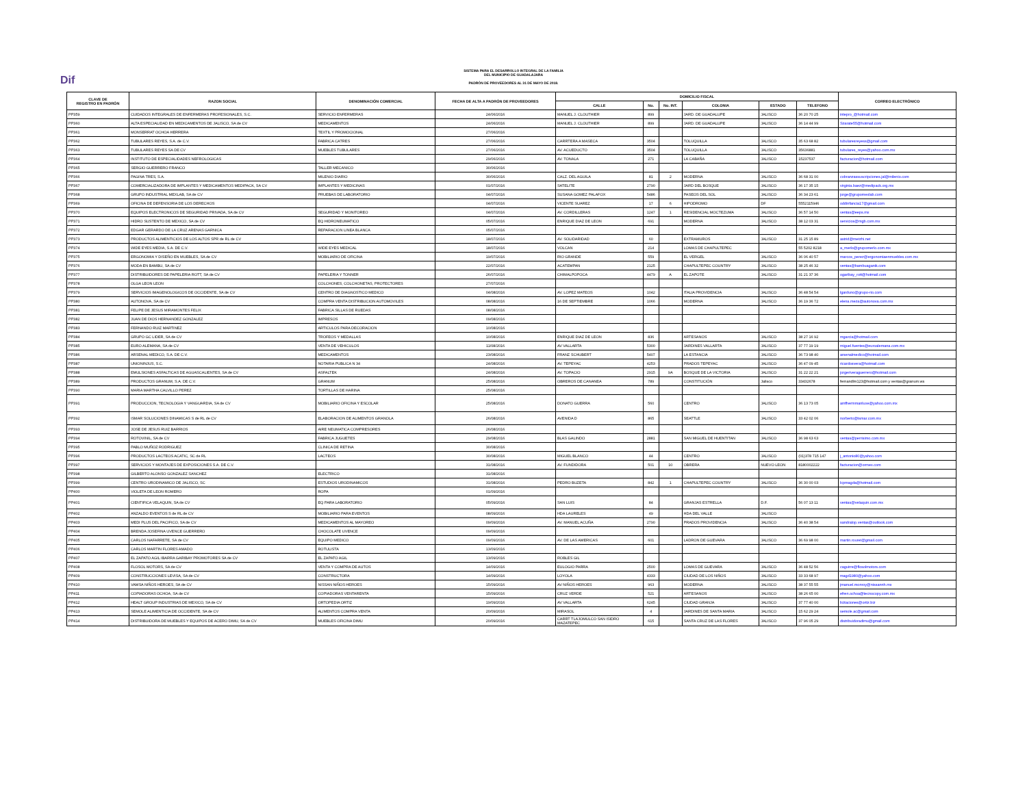Dif
SISTEMA PARA EL DESARROLLO INTEGRAL DE LA FAMILIA
DEL MUNICIPIO DE GUADALAJARA
PADRÓN DE PROVEEDORES AL 31 DE MAYO DE 2018.
| CLAVE DE REGISTRO EN PADRÓN | RAZON SOCIAL | DENOMINACIÓN COMERCIAL | FECHA DE ALTA A PADRÓN DE PROVEEDORES | DOMICILIO FISCAL | | | | | | CORREO ELECTRÓNICO |
| --- | --- | --- | --- | --- | --- | --- | --- | --- | --- | --- |
| | | | | CALLE | No. | No. INT. | COLONIA | ESTADO | TELEFONO | |
| PP359 | CUIDADOS INTEGRALES DE ENFERMERAS PROFESIONALES, S.C. | SERVICIO ENFERMERAS | 24/06/2016 | MANUEL J. CLOUTHIER | 899 | | JARD. DE GUADALUPE | JALISCO | 36 20 70 25 | intepro_@hotmail.com |
| PP360 | ALTA ESPECIALIDAD EN MEDICAMENTOS DE JALISCO, SA de CV | MEDICAMENTOS | 24/06/2016 | MANUEL J. CLOUTHIER | 899 | | JARD. DE GUADALUPE | JALISCO | 36 14 44 99 | Szarate55@hotmail.com |
| PP361 | MONSERRAT OCHOA HERRERA | TEXTIL Y PROMOCIONAL | 27/06/2016 | | | | | | | |
| PP362 | TUBULARES REYES, S.A. de C.V. | FABRICA CATRES | 27/06/2016 | CARRTERA A MASECA | 3504 | | TOLUQUILLA | JALISCO | 35 63 68 82 | tubularesreyess@gmail.com |
| PP363 | TUBULARES REYES SA DE CV | MUEBLES TUBULARES | 27/06/2016 | AV. ACUEDUCTO | 3504 | | TOLUQUILLA | JALISCO | 35636881 | tubulares_reyes@yahoo.com.mx |
| PP364 | INSTITUTO DE ESPECIALIDADES NEFROLOGICAS | | 29/06/2016 | AV. TONALA | 271 | | LA CABAÑA | JALISCO | 15237537 | facturacion@hotmail.com |
| PP365 | SERGIO GUERRERO FRANCO | TALLER MECANICO | 30/06/2016 | | | | | | | |
| PP366 | PAGINA TRES, S.A. | MILENIO DIARIO | 30/06/2016 | CALZ. DEL AGUILA | 81 | 2 | MODERNA | JALISCO | 36 68 31 00 | cobranzassuscripciones.jal@milenio.com |
| PP367 | COMERCIALIZADORA DE IMPLANTES Y MEDICAMENTOS MEDIPACK, SA CV | IMPLANTES Y MEDICINAS | 01/07/2016 | SATELITE | 2790 | | JARD DEL BOSQUE | JALISCO | 36 17 35 15 | virginia.baez@medipack.org.mx |
| PP368 | GRUPO INDUSTRIAL MEXLAB, SA de CV | PRUEBAS DE LABORATORIO | 04/07/2016 | SUSANA GOMEZ PALAFOX | 5486 | | PASEOS DEL SOL | JALISCO | 36 34 23 61 | jorge@grupomexlab.com |
| PP369 | OFICINA DE DEFENSORIA DE LOS DERECHOS | | 04/07/2016 | VICENTE SUAREZ | 17 | 6 | HIPODROMO | DF | 5552115946 | oddinfancia17@gmail.com |
| PP370 | EQUIPOS ELECTRONICOS DE SEGURIDAD PRIVADA, SA de CV | SEGURIDAD Y MONITOREO | 04/07/2016 | AV. CORDILLERAS | 1247 | 1 | RESIDENCIAL MOCTEZUMA | JALISCO | 36 57 14 50 | ventas@eeps.mx |
| PP371 | HIDRO SUSTENTO DE MEXICO, SA de CV | EQ HIDRONEUMATICO | 05/07/2016 | ENRIQUE DIAZ DE LEON | 691 | | MODERNA | JALISCO | 38 12 03 31 | servicios@mgb.com.mx |
| PP372 | EDGAR GERARDO DE LA CRUZ ARENAS GARNICA | REPARACION LINEA BLANCA | 05/07/2016 | | | | | | | |
| PP373 | PRODUCTOS ALIMENTICIOS DE LOS ALTOS SPR de RL de CV | | 18/07/2016 | AV. SOLIDARIDAD | 60 | | EXTRAMUROS | JALISCO | 31 25 15 89 | astrid@metzhi.net |
| PP374 | WIDE EYES MEDIA, S.A. DE C.V. | WIDE EYES MEDICAL | 18/07/2016 | VOLCAN | 214 | | LOMAS DE CHAPULTEPEC | | 55 5202 8218 | a_merlo@grupomerlo.com.mx |
| PP375 | ERGONOMIA Y DISEÑO EN MUEBLES, SA de CV | MOBILIARIO DE OFICINA | 19/07/2016 | RIO GRANDE | 559 | | EL VERGEL | JALISCO | 36 06 40 57 | marcos_perez@ergonomiaenmuebles.com.mx |
| PP376 | MODA EN BAMBU, SA de CV | | 22/07/2016 | ACATEMPAN | 2125 | | CHAPULTEPEC COUNTRY | JALISCO | 38 25 46 32 | ventas@bambuaganik.com |
| PP377 | DISTRIBUIDORES DE PAPELERIA ROTT, SA de CV | PAPELERIA Y TONNER | 26/07/2016 | CHIMALPOPOCA | 4479 | A | EL ZAPOTE | JALISCO | 31 21 37 36 | ogaribay_rott@hotmail.com |
| PP378 | OLGA LEON LEON | COLCHONES, COLCHONETAS, PROTECTORES | 27/07/2016 | | | | | | | |
| PP379 | SERVICIOS IMAGENOLOGICOS DE OCCIDENTE, SA de CV | CENTRO DE DIAGNOSTICO MEDICO | 04/08/2016 | AV. LOPEZ MATEOS | 1042 | | ITALIA PROVIDENCIA | JALISCO | 36 48 54 54 | lgarduno@grupo-rio.com |
| PP380 | AUTONOVA, SA de CV | COMPRA VENTA DISTRIBUCION AUTOMOVILES | 08/08/2016 | 16 DE SEPTIEMBRE | 1066 | | MODERNA | JALISCO | 36 19 36 72 | elena.meza@autonova.com.mx |
| PP381 | FELIPE DE JESUS MIRAMONTES FELIX | FABRICA SILLAS DE RUEDAS | 08/08/2016 | | | | | | | |
| PP382 | JUAN DE DIOS HERNANDEZ GONZALEZ | IMPRESOS | 09/08/2016 | | | | | | | |
| PP383 | FERNANDO RUIZ MARTINEZ | ARTICULOS PARA DECORACION | 10/08/2016 | | | | | | | |
| PP384 | GRUPO GC LIDER, SA de CV | TROFEOS Y MEDALLAS | 10/08/2016 | ENRIQUE DIAZ DE LEON | 836 | | ARTESANOS | JALISCO | 38 27 16 92 | mgarcia@hotmail.com |
| PP385 | EURO ALEMANA, SA de CV | VENTA DE VEHICULOS | 11/08/2016 | AV VALLARTA | 5300 | | JARDINES VALLARTA | JALISCO | 37 77 19 19 | miguel.fuentes@euroalemana.com.mx |
| PP386 | ARSENAL MEDICO, S.A. DE C.V. | MEDICAMENTOS | 23/08/2016 | FRANZ SCHUBERT | 5407 | | LA ESTANCIA | JALISCO | 36 73 98 40 | arsenalmedico@hotmail.com |
| PP387 | UNIONINJUS, S.C. | NOTARIA PUBLICA N 34 | 24/08/2016 | AV. TEPEYAC | 4253 | | PRADOS TEPEYAC | JALISCO | 36 47 09 45 | ricardosvera@hotmail.com |
| PP388 | EMULSIONES ASFALTICAS DE AGUASCALIENTES, SA de CV | ASFALTEK | 24/08/2016 | AV. TOPACIO | 2915 | 9A | BOSQUE DE LA VICTORIA | JALISCO | 31 22 22 21 | jorgeriveraguerrero@hotmail.com |
| PP389 | PRODUCTOS GRANUM, S.A. DE C.V. | GRANUM | 25/08/2016 | OBREROS DE CANANEA | 789 | | CONSTITUCIÓN | Jalisco | 33432678 | fernandlm123@hotmail.com y ventas@granum.ws |
| PP390 | MARIA MARTHA CALVILLO PEREZ | TORTILLAS DE HARINA | 25/08/2016 | | | | | | | |
| PP391 | PRODUCCION, TECNOLOGIA Y VANGUARDIA, SA de CV | MOBILIARIO OFICINA Y ESCOLAR | 25/08/2016 | DONATO GUERRA | 560 | | CENTRO | JALISCO | 36 13 73 05 | amfhermmanluxe@yahoo.com.mx |
| PP392 | ISMAR SOLUCIONES DINAMICAS S de RL de CV | ELABORACION DE ALIMENTOS GRANOLA | 26/08/2016 | AVENIDA D | 865 | | SEATTLE | JALISCO | 33 42 02 06 | norberto@ismar.com.mx |
| PP393 | JOSE DE JESUS RUIZ BARRIOS | AIRE NEUMATICA COMPRESORES | 26/08/2016 | | | | | | | |
| PP394 | ROTOVINIL, SA de CV | FABRICA JUGUETES | 29/08/2016 | BLAS GALINDO | 2881 | | SAN MIGUEL DE HUENTITAN | JALISCO | 36 98 63 63 | ventas@perrisimo.com.mx |
| PP395 | PABLO MUÑOZ RODRIGUEZ | CLINICA DE RETINA | 30/08/2016 | | | | | | | |
| PP396 | PRODUCTOS LACTEOS ACATIC, SC de RL | LACTEOS | 30/08/2016 | MIGUEL BLANCO | 44 | | CENTRO | JALISCO | (01)378 715 147 | j_antonio80@yahoo.com |
| PP397 | SERVICIOS Y MONTAJES DE EXPOSICIONES S.A. DE C.V. | | 31/08/2016 | AV. FUNDIDORA | 501 | 10 | OBRERA | NUEVO LEON | 8180002222 | facturacion@ormex.com |
| PP398 | GILBERTO ALONSO GONZALEZ SANCHEZ | ELECTRICO | 31/08/2016 | | | | | | | |
| PP399 | CENTRO URODINAMICO DE JALISCO, SC | ESTUDIOS URODINAMICOS | 31/08/2016 | PEDRO BUZETA | 842 | 1 | CHAPULTEPEC COUNTRY | JALISCO | 36 30 00 03 | lcpmagda@hotmail.com |
| PP400 | VIOLETA DE LEON ROMERO | ROPA | 01/09/2016 | | | | | | | |
| PP401 | CIENTIFICA VELAQUIN, SA de CV | EQ PARA LABORATORIO | 05/09/2016 | SAN LUIS | 84 | | GRANJAS ESTRELLA | D.F. | 56 07 13 11 | ventas@velaquin.com.mx |
| PP402 | ANZALDO EVENTOS S de RL de CV | MOBILIARIO PARA EVENTOS | 08/09/2016 | HDA LAURELES | 49 | | HDA DEL VALLE | JALISCO | | |
| PP403 | MEDI PLUS DEL PACIFICO, SA de CV | MEDICAMENTOS AL MAYOREO | 09/09/2016 | AV. MANUEL ACUÑA | 2790 | | PRADOS PROVIDENCIA | JALISCO | 36 40 38 54 | sandralop.ventas@outlook.com |
| PP404 | BRENDA JOSEFINA UVENCE GUERRERO | CHOCOLATE UVENCE | 09/09/2016 | | | | | | | |
| PP405 | CARLOS NAFARRETE, SA de CV | EQUIPO MEDICO | 09/09/2016 | AV. DE LAS AMERICAS | 601 | | LADRON DE GUEVARA | JALISCO | 36 69 98 00 | martin.rouret@gmail.com |
| PP406 | CARLOS MARTIN FLORES AMADO | ROTULISTA | 13/09/2016 | | | | | | | |
| PP407 | EL ZAPATO AGIL IBARRA GARIBAY PROMOTORES SA de CV | EL ZAPATO AGIL | 13/09/2016 | ROBLES GIL | | | | | | |
| PP408 | FLOSOL MOTORS, SA de CV | VENTA Y COMPRA DE AUTOS | 14/09/2016 | EULOGIO PARRA | 2500 | | LOMAS DE GUEVARA | JALISCO | 36 48 52 56 | caguirre@flosolmotors.com |
| PP409 | CONSTRUCCIONES LEVISA, SA de CV | CONSTRUCTORA | 14/09/2016 | LOYOLA | 4333 | | CIUDAD DE LOS NIÑOS | JALISCO | 33 33 68 97 | magd1980@yahoo.com |
| PP410 | VAMSA NIÑOS HEROES, SA de CV | NISSAN NIÑOS HEROES | 15/09/2016 | AV NIÑOS HEROES | 963 | | MODERNA | JALISCO | 38 37 55 55 | jmanuel.monroy@nissannh.mx |
| PP411 | COPIADORAS OCHOA, SA de CV | COPIADORAS VENTARENTA | 15/09/2016 | CRUZ VERDE | 521 | | ARTESANOS | JALISCO | 38 26 65 00 | efren.ochoa@tecnocopy.com.mx |
| PP412 | HEALT GROUP INDUSTRIAS DE MEXICO, SA de CV | ORTOPEDIA ORTIZ | 19/09/2016 | AV VALLARTA | 6245 | | CIUDAD GRANJA | JALISCO | 37 77 40 00 | licitaciones@ortiz.biz |
| PP413 | SEMOLE ALIMENTICIA DE OCCIDENTE, SA de CV | ALIMENTOS COMPRA VENTA | 20/09/2016 | MIRASOL | 4 | | JARDINES DE SANTA MARIA | JALISCO | 15 62 29 24 | semole.ac@gmail.com |
| PP414 | DISTRIBUIDORA DE MUEBLES Y EQUIPOS DE ACERO DIMU, SA de CV | MUEBLES OFICINA DIMU | 20/09/2016 | CARRT TLAJOMULCO SAN ISIDRO MAZATEPEC | 615 | | SANTA CRUZ DE LAS FLORES | JALISCO | 37 96 05 29 | distribuidoradimu@gmail.com |